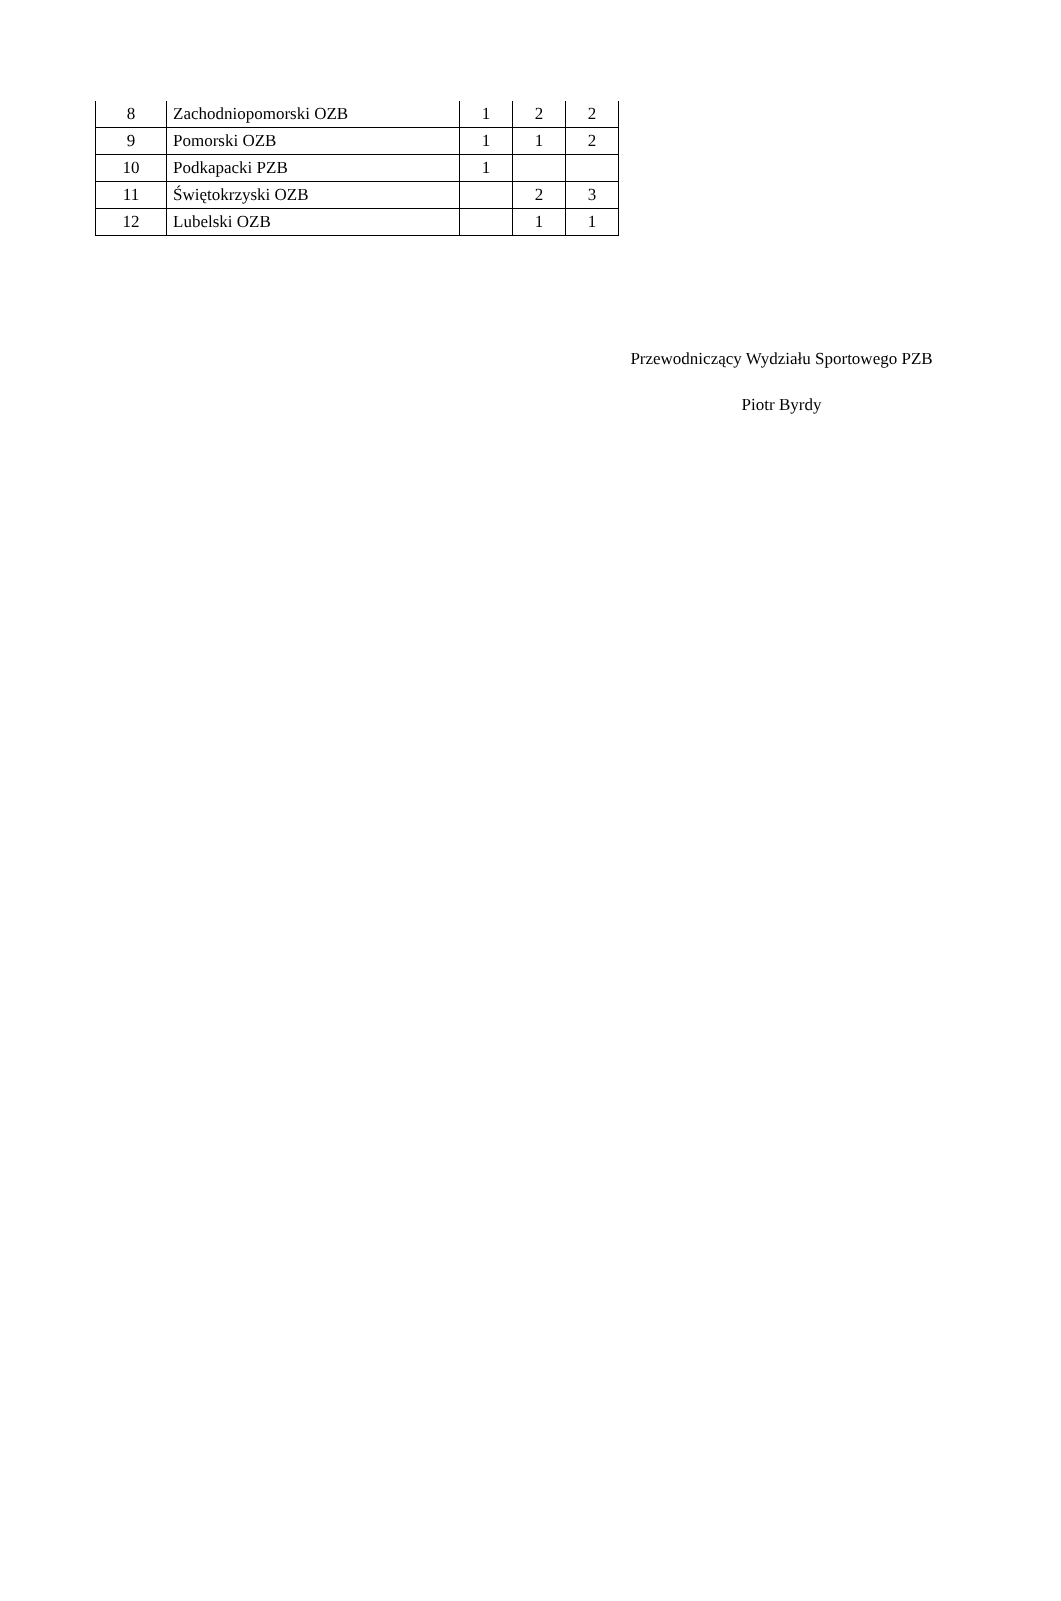| 8 | Zachodniopomorski OZB | 1 | 2 | 2 |
| 9 | Pomorski OZB | 1 | 1 | 2 |
| 10 | Podkapacki PZB | 1 | | |
| 11 | Świętokrzyski OZB | | 2 | 3 |
| 12 | Lubelski OZB | | 1 | 1 |
Przewodniczący Wydziału Sportowego PZB
Piotr Byrdy